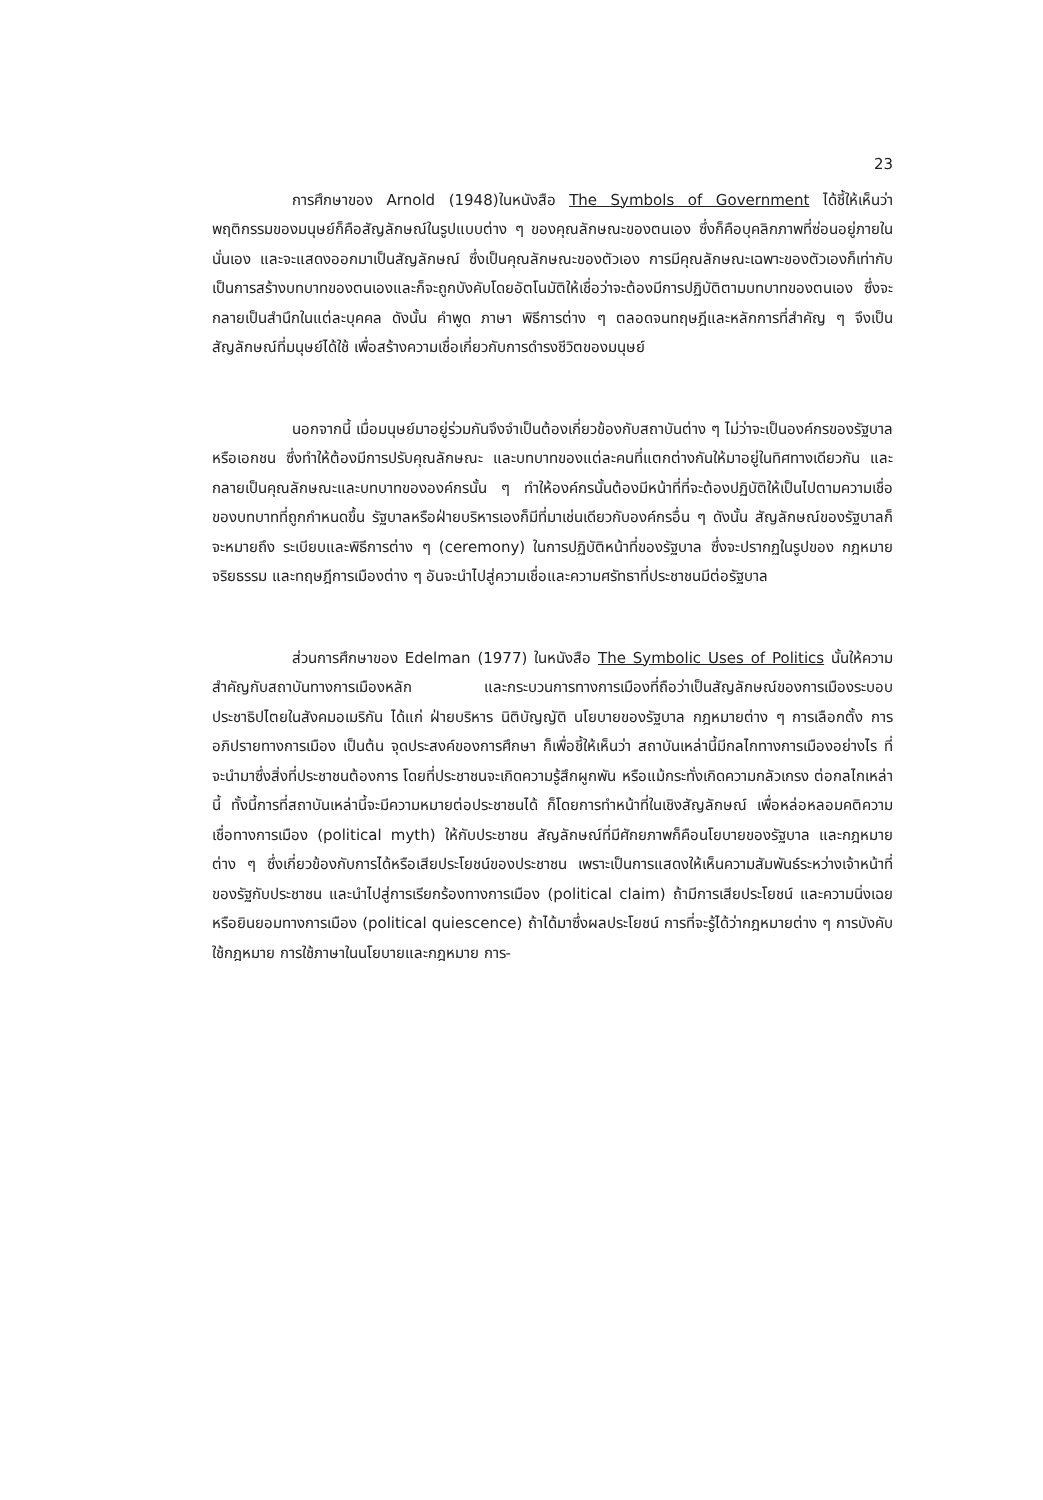23
การศึกษาของ Arnold (1948)ในหนังสือ The Symbols of Government ได้ชี้ให้เห็นว่า พฤติกรรมของมนุษย์ก็คือสัญลักษณ์ในรูปแบบต่าง ๆ ของคุณลักษณะของตนเอง ซึ่งก็คือบุคลิกภาพที่ซ่อนอยู่ภายในนั่นเอง และจะแสดงออกมาเป็นสัญลักษณ์ ซึ่งเป็นคุณลักษณะของตัวเอง การมีคุณลักษณะเฉพาะของตัวเองก็เท่ากับเป็นการสร้างบทบาทของตนเองและก็จะถูกบังคับโดยอัตโนมัติให้เชื่อว่าจะต้องมีการปฏิบัติตามบทบาทของตนเอง ซึ่งจะกลายเป็นสำนึกในแต่ละบุคคล ดังนั้น คำพูด ภาษา พิธีการต่าง ๆ ตลอดจนทฤษฎีและหลักการที่สำคัญ ๆ จึงเป็นสัญลักษณ์ที่มนุษย์ได้ใช้ เพื่อสร้างความเชื่อเกี่ยวกับการดำรงชีวิตของมนุษย์
นอกจากนี้ เมื่อมนุษย์มาอยู่ร่วมกันจึงจำเป็นต้องเกี่ยวข้องกับสถาบันต่าง ๆ ไม่ว่าจะเป็นองค์กรของรัฐบาลหรือเอกชน ซึ่งทำให้ต้องมีการปรับคุณลักษณะ และบทบาทของแต่ละคนที่แตกต่างกันให้มาอยู่ในทิศทางเดียวกัน และกลายเป็นคุณลักษณะและบทบาทขององค์กรนั้น ๆ ทำให้องค์กรนั้นต้องมีหน้าที่ที่จะต้องปฏิบัติให้เป็นไปตามความเชื่อของบทบาทที่ถูกกำหนดขึ้น รัฐบาลหรือฝ่ายบริหารเองก็มีที่มาเช่นเดียวกับองค์กรอื่น ๆ ดังนั้น สัญลักษณ์ของรัฐบาลก็จะหมายถึง ระเบียบและพิธีการต่าง ๆ (ceremony) ในการปฏิบัติหน้าที่ของรัฐบาล ซึ่งจะปรากฏในรูปของ กฎหมาย จริยธรรม และทฤษฎีการเมืองต่าง ๆ อันจะนำไปสู่ความเชื่อและความศรัทธาที่ประชาชนมีต่อรัฐบาล
ส่วนการศึกษาของ Edelman (1977) ในหนังสือ The Symbolic Uses of Politics นั้นให้ความสำคัญกับสถาบันทางการเมืองหลัก และกระบวนการทางการเมืองที่ถือว่าเป็นสัญลักษณ์ของการเมืองระบอบประชาธิปไตยในสังคมอเมริกัน ได้แก่ ฝ่ายบริหาร นิติบัญญัติ นโยบายของรัฐบาล กฎหมายต่าง ๆ การเลือกตั้ง การอภิปรายทางการเมือง เป็นต้น จุดประสงค์ของการศึกษา ก็เพื่อชี้ให้เห็นว่า สถาบันเหล่านี้มีกลไกทางการเมืองอย่างไร ที่จะนำมาซึ่งสิ่งที่ประชาชนต้องการ โดยที่ประชาชนจะเกิดความรู้สึกผูกพัน หรือแม้กระทั่งเกิดความกลัวเกรง ต่อกลไกเหล่านี้ ทั้งนี้การที่สถาบันเหล่านี้จะมีความหมายต่อประชาชนได้ ก็โดยการทำหน้าที่ในเชิงสัญลักษณ์ เพื่อหล่อหลอมคติความเชื่อทางการเมือง (political myth) ให้กับประชาชน สัญลักษณ์ที่มีศักยภาพก็คือนโยบายของรัฐบาล และกฎหมายต่าง ๆ ซึ่งเกี่ยวข้องกับการได้หรือเสียประโยชน์ของประชาชน เพราะเป็นการแสดงให้เห็นความสัมพันธ์ระหว่างเจ้าหน้าที่ของรัฐกับประชาชน และนำไปสู่การเรียกร้องทางการเมือง (political claim) ถ้ามีการเสียประโยชน์ และความนิ่งเฉย หรือยินยอมทางการเมือง (political quiescence) ถ้าได้มาซึ่งผลประโยชน์ การที่จะรู้ได้ว่ากฎหมายต่าง ๆ การบังคับใช้กฎหมาย การใช้ภาษาในนโยบายและกฎหมาย การ-